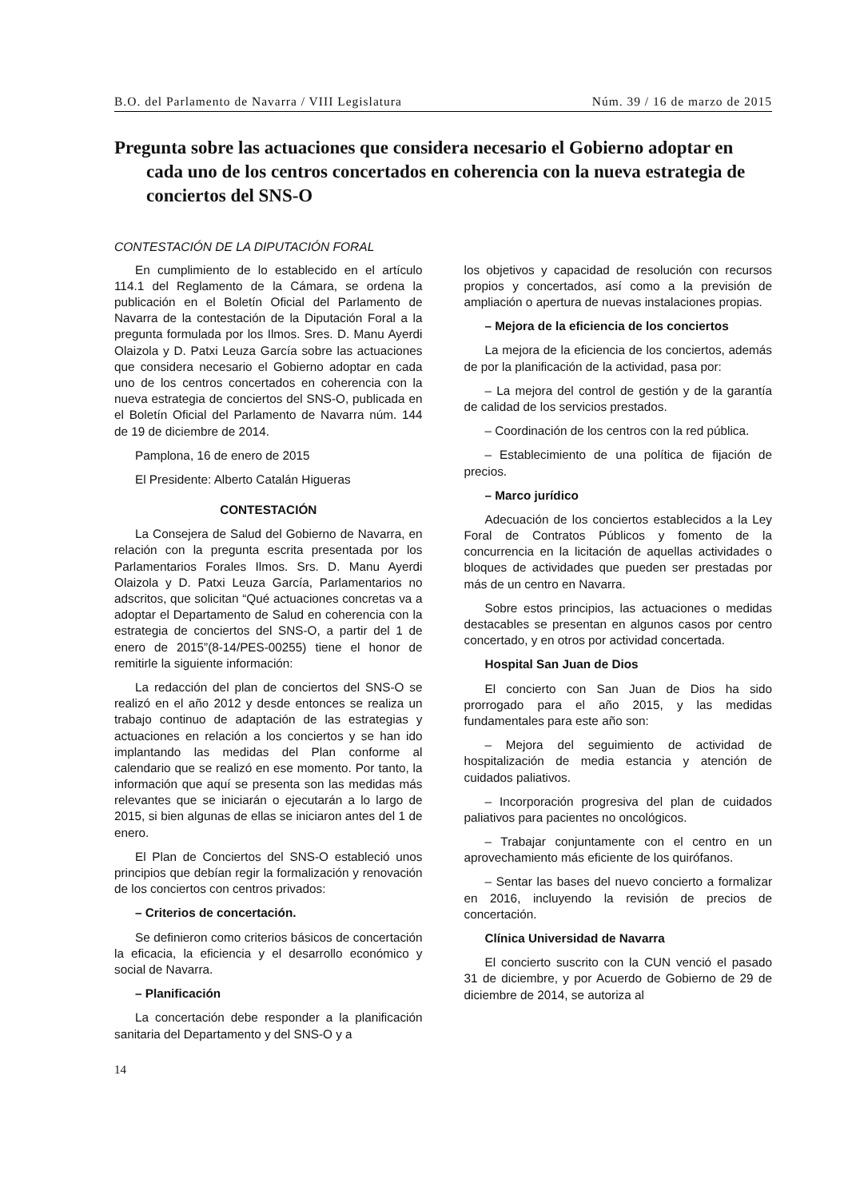B.O. del Parlamento de Navarra / VIII Legislatura Núm. 39 / 16 de marzo de 2015
Pregunta sobre las actuaciones que considera necesario el Gobierno adoptar en cada uno de los centros concertados en coherencia con la nueva estrategia de conciertos del SNS-O
CONTESTACIÓN DE LA DIPUTACIÓN FORAL
En cumplimiento de lo establecido en el artículo 114.1 del Reglamento de la Cámara, se ordena la publicación en el Boletín Oficial del Parlamento de Navarra de la contestación de la Diputación Foral a la pregunta formulada por los Ilmos. Sres. D. Manu Ayerdi Olaizola y D. Patxi Leuza García sobre las actuaciones que considera necesario el Gobierno adoptar en cada uno de los centros concertados en coherencia con la nueva estrategia de conciertos del SNS-O, publicada en el Boletín Oficial del Parlamento de Navarra núm. 144 de 19 de diciembre de 2014.
Pamplona, 16 de enero de 2015
El Presidente: Alberto Catalán Higueras
CONTESTACIÓN
La Consejera de Salud del Gobierno de Navarra, en relación con la pregunta escrita presentada por los Parlamentarios Forales Ilmos. Srs. D. Manu Ayerdi Olaizola y D. Patxi Leuza García, Parlamentarios no adscritos, que solicitan “Qué actuaciones concretas va a adoptar el Departamento de Salud en coherencia con la estrategia de conciertos del SNS-O, a partir del 1 de enero de 2015”(8-14/PES-00255) tiene el honor de remitirle la siguiente información:
La redacción del plan de conciertos del SNS-O se realizó en el año 2012 y desde entonces se realiza un trabajo continuo de adaptación de las estrategias y actuaciones en relación a los conciertos y se han ido implantando las medidas del Plan conforme al calendario que se realizó en ese momento. Por tanto, la información que aquí se presenta son las medidas más relevantes que se iniciarán o ejecutarán a lo largo de 2015, si bien algunas de ellas se iniciaron antes del 1 de enero.
El Plan de Conciertos del SNS-O estableció unos principios que debían regir la formalización y renovación de los conciertos con centros privados:
– Criterios de concertación.
Se definieron como criterios básicos de concertación la eficacia, la eficiencia y el desarrollo económico y social de Navarra.
– Planificación
La concertación debe responder a la planificación sanitaria del Departamento y del SNS-O y a
los objetivos y capacidad de resolución con recursos propios y concertados, así como a la previsión de ampliación o apertura de nuevas instalaciones propias.
– Mejora de la eficiencia de los conciertos
La mejora de la eficiencia de los conciertos, además de por la planificación de la actividad, pasa por:
– La mejora del control de gestión y de la garantía de calidad de los servicios prestados.
– Coordinación de los centros con la red pública.
– Establecimiento de una política de fijación de precios.
– Marco jurídico
Adecuación de los conciertos establecidos a la Ley Foral de Contratos Públicos y fomento de la concurrencia en la licitación de aquellas actividades o bloques de actividades que pueden ser prestadas por más de un centro en Navarra.
Sobre estos principios, las actuaciones o medidas destacables se presentan en algunos casos por centro concertado, y en otros por actividad concertada.
Hospital San Juan de Dios
El concierto con San Juan de Dios ha sido prorrogado para el año 2015, y las medidas fundamentales para este año son:
– Mejora del seguimiento de actividad de hospitalización de media estancia y atención de cuidados paliativos.
– Incorporación progresiva del plan de cuidados paliativos para pacientes no oncológicos.
– Trabajar conjuntamente con el centro en un aprovechamiento más eficiente de los quirófanos.
– Sentar las bases del nuevo concierto a formalizar en 2016, incluyendo la revisión de precios de concertación.
Clínica Universidad de Navarra
El concierto suscrito con la CUN venció el pasado 31 de diciembre, y por Acuerdo de Gobierno de 29 de diciembre de 2014, se autoriza al
14